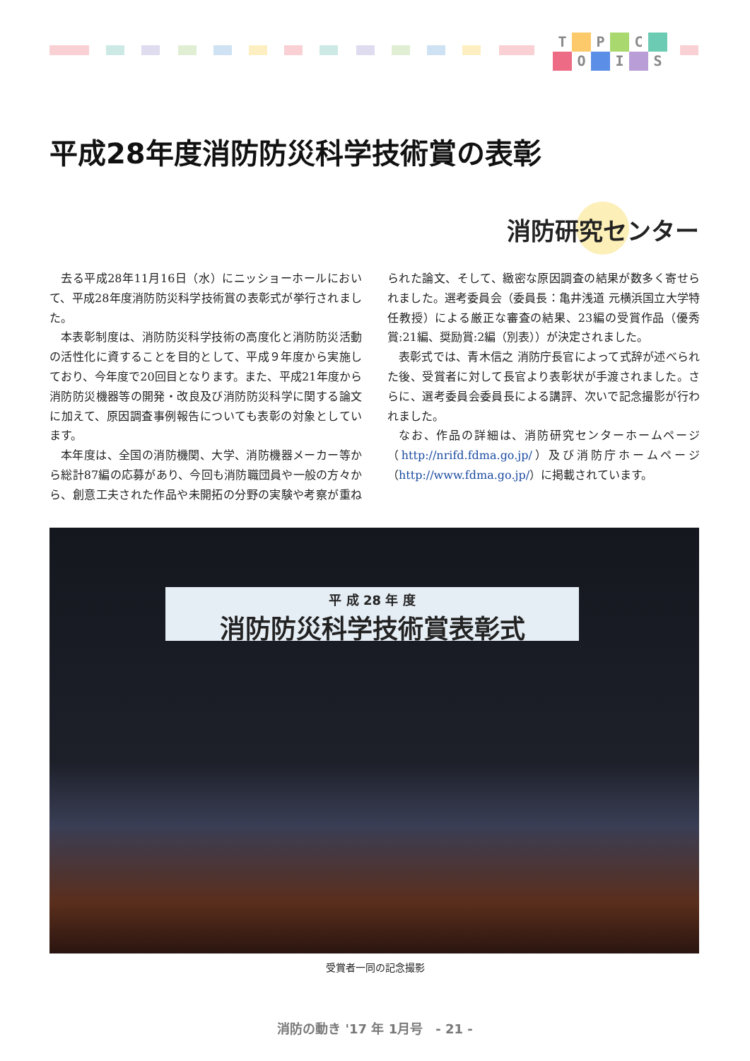T P C O I S
平成28年度消防防災科学技術賞の表彰
消防研究センター
去る平成28年11月16日（水）にニッショーホールにおいて、平成28年度消防防災科学技術賞の表彰式が挙行されました。
本表彰制度は、消防防災科学技術の高度化と消防防災活動の活性化に資することを目的として、平成９年度から実施しており、今年度で20回目となります。また、平成21年度から消防防災機器等の開発・改良及び消防防災科学に関する論文に加えて、原因調査事例報告についても表彰の対象としています。
本年度は、全国の消防機関、大学、消防機器メーカー等から総計87編の応募があり、今回も消防職団員や一般の方々から、創意工夫された作品や未開拓の分野の実験や考察が重ねられた論文、そして、緻密な原因調査の結果が数多く寄せられました。選考委員会（委員長：亀井浅道 元横浜国立大学特任教授）による厳正な審査の結果、23編の受賞作品（優秀賞:21編、奨励賞:2編（別表））が決定されました。
表彰式では、青木信之 消防庁長官によって式辞が述べられた後、受賞者に対して長官より表彰状が手渡されました。さらに、選考委員会委員長による講評、次いで記念撮影が行われました。
なお、作品の詳細は、消防研究センターホームページ（http://nrifd.fdma.go.jp/）及び消防庁ホームページ（http://www.fdma.go.jp/）に掲載されています。
平 成 28 年 度
消防防災科学技術賞表彰式
受賞者一同の記念撮影
消防の動き '17 年 1月号　- 21 -